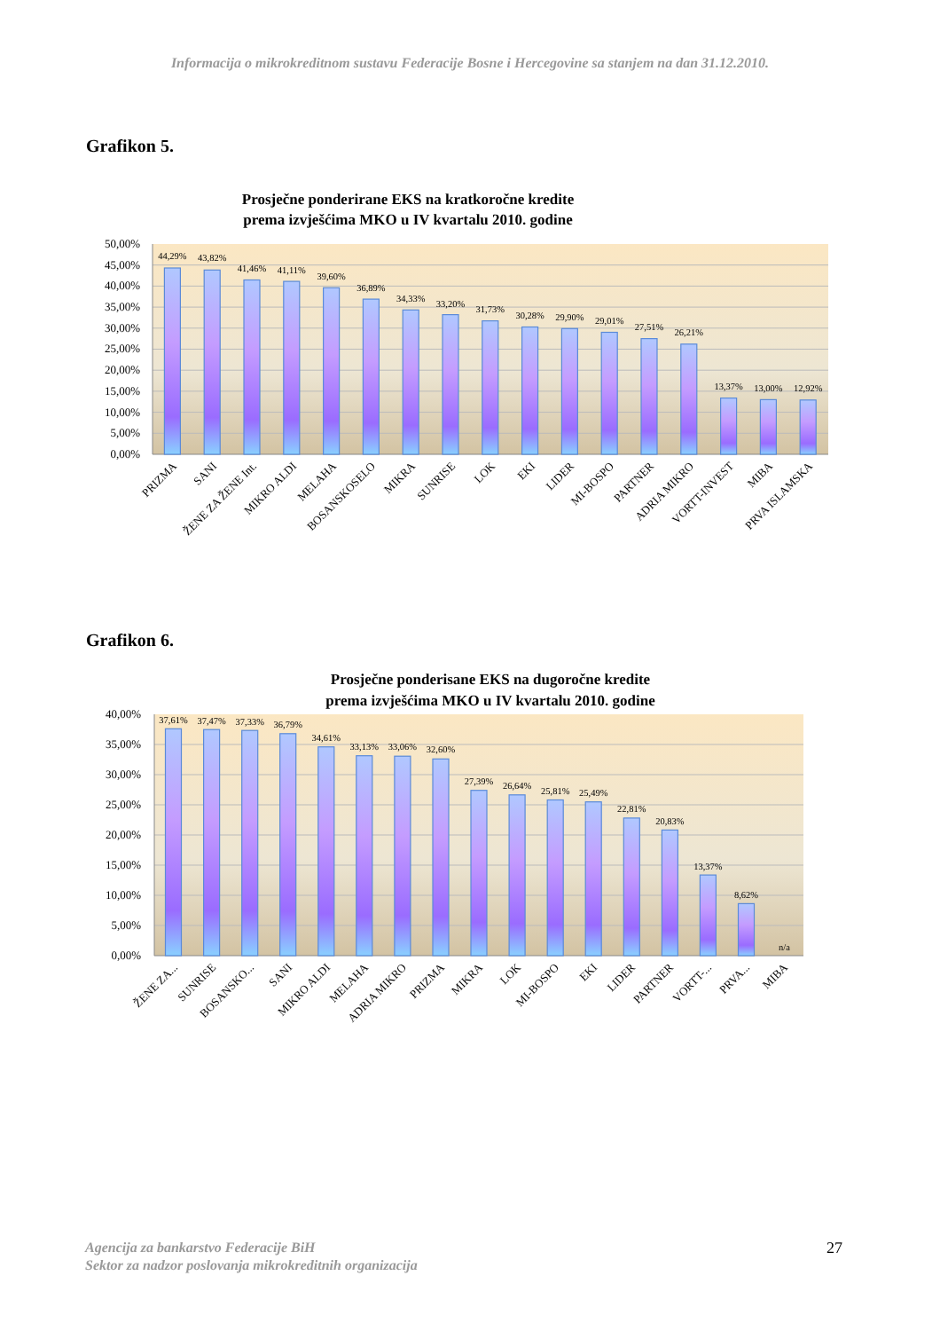Informacija o mikrokreditnom sustavu Federacije Bosne i Hercegovine sa stanjem na dan 31.12.2010.
Grafikon 5.
Prosječne ponderirane EKS na kratkoročne kredite
prema izvješćima MKO u IV kvartalu 2010. godine
50,00%
45,00%
40,00%
35,00%
30,00%
25,00%
20,00%
15,00%
10,00%
5,00%
0,00%
44,29%
43,82%
41,46%
41,11%
39,60%
36,89%
34,33%
33,20%
31,73%
30,28%
29,90%
29,01%
27,51%
26,21%
13,37%
13,00%
12,92%
PRIZMA
SANI
ŽENE ZA ŽENE Int.
MIKRO ALDI
MELAHA
BOSANSKOSELO
MIKRA
SUNRISE
LOK
EKI
LIDER
MI-BOSPO
PARTNER
ADRIA MIKRO
VORTT-INVEST
MIBA
PRVA ISLAMSKA
Grafikon 6.
Prosječne ponderisane EKS na dugoročne kredite
prema izvješćima MKO u IV kvartalu 2010. godine
40,00%
35,00%
30,00%
25,00%
20,00%
15,00%
10,00%
5,00%
0,00%
37,61%
37,47%
37,33%
36,79%
34,61%
33,13%
33,06%
32,60%
27,39%
26,64%
25,81%
25,49%
22,81%
20,83%
13,37%
8,62%
n/a
ŽENE ZA...
SUNRISE
BOSANSKO...
SANI
MIKRO ALDI
MELAHA
ADRIA MIKRO
PRIZMA
MIKRA
LOK
MI-BOSPO
EKI
LIDER
PARTNER
VORTT-...
PRVA...
MIBA
Agencija za bankarstvo Federacije BiH
Sektor za nadzor poslovanja mikrokreditnih organizacija 27